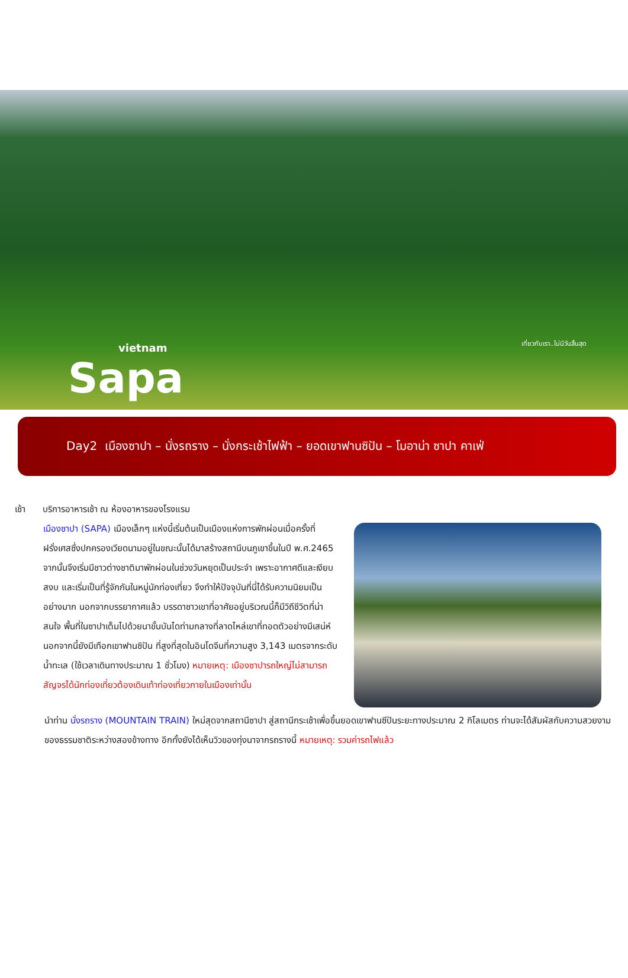vietnam
Sapa
เที่ยวกับเรา..ไม่มีวันสิ้นสุด
Day2 เมืองซาปา – นั่งรถราง – นั่งกระเช้าไฟฟ้า – ยอดเขาฟานซิปัน – โมอาน่า ซาปา คาเฟ่
เช้า บริการอาหารเช้า ณ ห้องอาหารของโรงแรม
เมืองซาปา (SAPA) เมืองเล็กๆ แห่งนี้เริ่มต้นเป็นเมืองแห่งการพักผ่อนเมื่อครั้งที่ฝรั่งเศสซึ่งปกครองเวียดนามอยู่ในขณะนั้นได้มาสร้างสถานีบนภูเขาขึ้นในปี พ.ศ.2465 จากนั้นจึงเริ่มมีชาวต่างชาติมาพักผ่อนในช่วงวันหยุดเป็นประจำ เพราะอากาศดีและเงียบสงบ และเริ่มเป็นที่รู้จักกันในหมู่นักท่องเที่ยว จึงทำให้ปัจจุบันที่นี่ได้รับความนิยมเป็นอย่างมาก นอกจากบรรยากาศแล้ว บรรดาชาวเขาที่อาศัยอยู่บริเวณนี้ก็มีวิถีชีวิตที่น่าสนใจ พื้นที่ในซาปาเต็มไปด้วยนาขั้นบันไดท่ามกลางที่ลาดไหล่เขาที่ทอดตัวอย่างมีเสน่ห์ นอกจากนี้ยังมีเทือกเขาฟานซิปัน ที่สูงที่สุดในอินโดจีนที่ความสูง 3,143 เมตรจากระดับน้ำทะเล (ใช้เวลาเดินทางประมาณ 1 ชั่วโมง) หมายเหตุ: เมืองซาปารถใหญ่ไม่สามารถสัญจรได้นักท่องเที่ยวต้องเดินเท้าท่องเที่ยวภายในเมืองเท่านั้น
นำท่าน นั่งรถราง (MOUNTAIN TRAIN) ใหม่สุดจากสถานีซาปา สู่สถานีกระเช้าเพื่อขึ้นยอดเขาฟานซีปันระยะทางประมาณ 2 กิโลเมตร ท่านจะได้สัมผัสกับความสวยงามของธรรมชาติระหว่างสองข้างทาง อีกทั้งยังได้เห็นวิวของทุ่งนาจากรถรางนี้ หมายเหตุ: รวมค่ารถไฟแล้ว